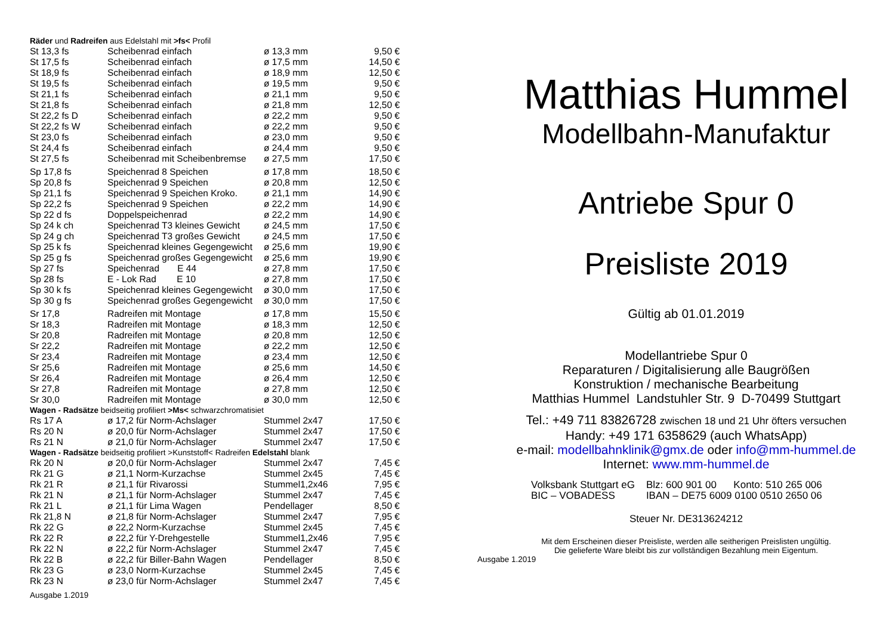Räder und Radreifen aus Edelstahl mit >fs< Profil
| St 13,3 fs | Scheibenrad einfach | ø 13,3 mm | 9,50 € |
| St 17,5 fs | Scheibenrad einfach | ø 17,5 mm | 14,50 € |
| St 18,9 fs | Scheibenrad einfach | ø 18,9 mm | 12,50 € |
| St 19,5 fs | Scheibenrad einfach | ø 19,5 mm | 9,50 € |
| St 21,1 fs | Scheibenrad einfach | ø 21,1 mm | 9,50 € |
| St 21,8 fs | Scheibenrad einfach | ø 21,8 mm | 12,50 € |
| St 22,2 fs D | Scheibenrad einfach | ø 22,2 mm | 9,50 € |
| St 22,2 fs W | Scheibenrad einfach | ø 22,2 mm | 9,50 € |
| St 23,0 fs | Scheibenrad einfach | ø 23,0 mm | 9,50 € |
| St 24,4 fs | Scheibenrad einfach | ø 24,4 mm | 9,50 € |
| St 27,5 fs | Scheibenrad mit Scheibenbremse | ø 27,5 mm | 17,50 € |
| Sp 17,8 fs | Speichenrad 8 Speichen | ø 17,8 mm | 18,50 € |
| Sp 20,8 fs | Speichenrad 9 Speichen | ø 20,8 mm | 12,50 € |
| Sp 21,1 fs | Speichenrad 9 Speichen Kroko. | ø 21,1 mm | 14,90 € |
| Sp 22,2 fs | Speichenrad 9 Speichen | ø 22,2 mm | 14,90 € |
| Sp 22 d fs | Doppelspeichenrad | ø 22,2 mm | 14,90 € |
| Sp 24 k ch | Speichenrad T3 kleines Gewicht | ø 24,5 mm | 17,50 € |
| Sp 24 g ch | Speichenrad T3 großes Gewicht | ø 24,5 mm | 17,50 € |
| Sp 25 k fs | Speichenrad kleines Gegengewicht | ø 25,6 mm | 19,90 € |
| Sp 25 g fs | Speichenrad großes Gegengewicht | ø 25,6 mm | 19,90 € |
| Sp 27 fs | Speichenrad E 44 | ø 27,8 mm | 17,50 € |
| Sp 28 fs | E - Lok Rad E 10 | ø 27,8 mm | 17,50 € |
| Sp 30 k fs | Speichenrad kleines Gegengewicht | ø 30,0 mm | 17,50 € |
| Sp 30 g fs | Speichenrad großes Gegengewicht | ø 30,0 mm | 17,50 € |
| Sr 17,8 | Radreifen mit Montage | ø 17,8 mm | 15,50 € |
| Sr 18,3 | Radreifen mit Montage | ø 18,3 mm | 12,50 € |
| Sr 20,8 | Radreifen mit Montage | ø 20,8 mm | 12,50 € |
| Sr 22,2 | Radreifen mit Montage | ø 22,2 mm | 12,50 € |
| Sr 23,4 | Radreifen mit Montage | ø 23,4 mm | 12,50 € |
| Sr 25,6 | Radreifen mit Montage | ø 25,6 mm | 14,50 € |
| Sr 26,4 | Radreifen mit Montage | ø 26,4 mm | 12,50 € |
| Sr 27,8 | Radreifen mit Montage | ø 27,8 mm | 12,50 € |
| Sr 30,0 | Radreifen mit Montage | ø 30,0 mm | 12,50 € |
| Wagen - Radsätze beidseitig profiliert >Ms< schwarzchromatisiet | | | |
| Rs 17 A | ø 17,2 für Norm-Achslager | Stummel 2x47 | 17,50 € |
| Rs 20 N | ø 20,0 für Norm-Achslager | Stummel 2x47 | 17,50 € |
| Rs 21 N | ø 21,0 für Norm-Achslager | Stummel 2x47 | 17,50 € |
| Wagen - Radsätze beidseitig profiliert >Kunststoff< Radreifen Edelstahl blank | | | |
| Rk 20 N | ø 20,0 für Norm-Achslager | Stummel 2x47 | 7,45 € |
| Rk 21 G | ø 21,1 Norm-Kurzachse | Stummel 2x45 | 7,45 € |
| Rk 21 R | ø 21,1 für Rivarossi | Stummel1,2x46 | 7,95 € |
| Rk 21 N | ø 21,1 für Norm-Achslager | Stummel 2x47 | 7,45 € |
| Rk 21 L | ø 21,1 für Lima Wagen | Pendellager | 8,50 € |
| Rk 21,8 N | ø 21,8 für Norm-Achslager | Stummel 2x47 | 7,95 € |
| Rk 22 G | ø 22,2 Norm-Kurzachse | Stummel 2x45 | 7,45 € |
| Rk 22 R | ø 22,2 für Y-Drehgestelle | Stummel1,2x46 | 7,95 € |
| Rk 22 N | ø 22,2 für Norm-Achslager | Stummel 2x47 | 7,45 € |
| Rk 22 B | ø 22,2 für Biller-Bahn Wagen | Pendellager | 8,50 € |
| Rk 23 G | ø 23,0 Norm-Kurzachse | Stummel 2x45 | 7,45 € |
| Rk 23 N | ø 23,0 für Norm-Achslager | Stummel 2x47 | 7,45 € |
Ausgabe 1.2019
Matthias Hummel
Modellbahn-Manufaktur
Antriebe Spur 0
Preisliste 2019
Gültig ab 01.01.2019
Modellantriebe Spur 0
Reparaturen / Digitalisierung alle Baugrößen
Konstruktion / mechanische Bearbeitung
Matthias Hummel Landstuhler Str. 9 D-70499 Stuttgart
Tel.: +49 711 83826728 zwischen 18 und 21 Uhr öfters versuchen
Handy: +49 171 6358629 (auch WhatsApp)
e-mail: modellbahnklinik@gmx.de oder info@mm-hummel.de
Internet: www.mm-hummel.de
| Volksbank Stuttgart eG | Blz: 600 901 00 Konto: 510 265 006 |
| BIC – VOBADESS | IBAN – DE75 6009 0100 0510 2650 06 |
Steuer Nr. DE313624212
Mit dem Erscheinen dieser Preisliste, werden alle seitherigen Preislisten ungültig.
Die gelieferte Ware bleibt bis zur vollständigen Bezahlung mein Eigentum.
Ausgabe 1.2019